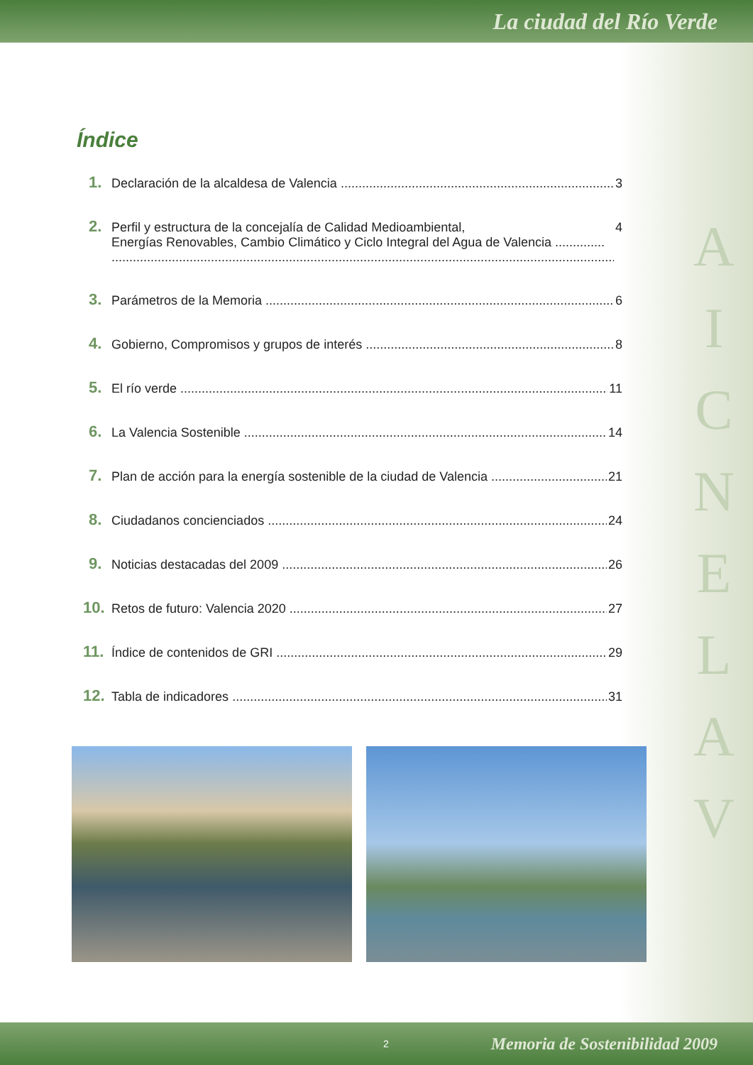La ciudad del Río Verde
Índice
1. Declaración de la alcaldesa de Valencia 3
2. Perfil y estructura de la concejalía de Calidad Medioambiental,
Energías Renovables, Cambio Climático y Ciclo Integral del Agua de Valencia .............. 4
3. Parámetros de la Memoria 6
4. Gobierno, Compromisos y grupos de interés 8
5. El río verde 11
6. La Valencia Sostenible 14
7. Plan de acción para la energía sostenible de la ciudad de Valencia 21
8. Ciudadanos concienciados 24
9. Noticias destacadas del 2009 26
10. Retos de futuro: Valencia 2020 27
11. Índice de contenidos de GRI 29
12. Tabla de indicadores 31
A
I
C
N
E
L
A
V
2 Memoria de Sostenibilidad 2009